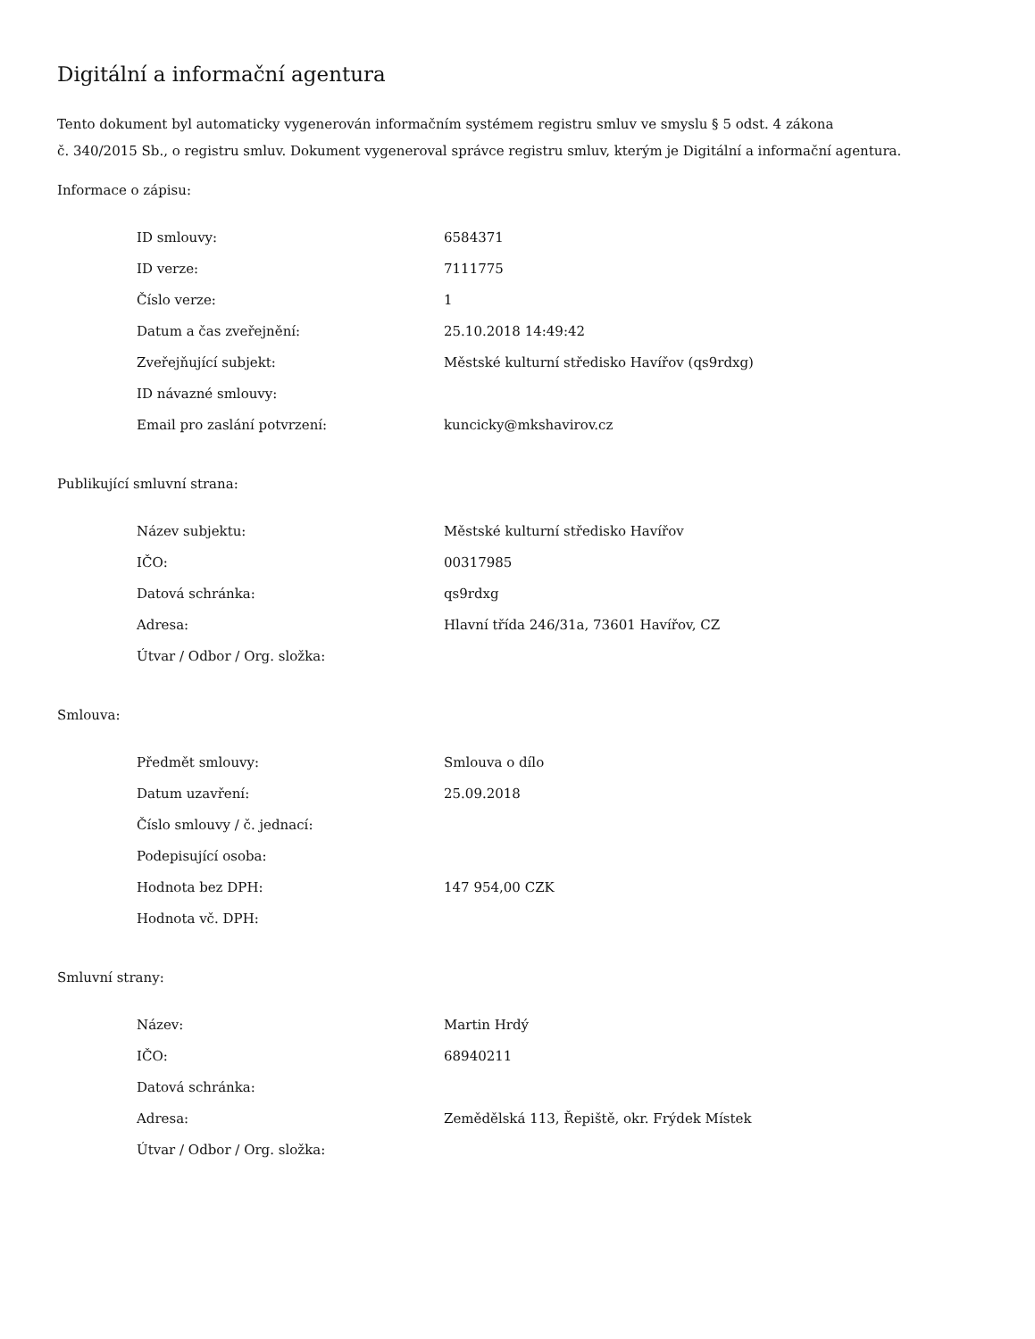Digitální a informační agentura
Tento dokument byl automaticky vygenerován informačním systémem registru smluv ve smyslu § 5 odst. 4 zákona
č. 340/2015 Sb., o registru smluv. Dokument vygeneroval správce registru smluv, kterým je Digitální a informační agentura.
Informace o zápisu:
| ID smlouvy: | 6584371 |
| ID verze: | 7111775 |
| Číslo verze: | 1 |
| Datum a čas zveřejnění: | 25.10.2018 14:49:42 |
| Zveřejňující subjekt: | Městské kulturní středisko Havířov (qs9rdxg) |
| ID návazné smlouvy: | |
| Email pro zaslání potvrzení: | kuncicky@mkshavirov.cz |
Publikující smluvní strana:
| Název subjektu: | Městské kulturní středisko Havířov |
| IČO: | 00317985 |
| Datová schránka: | qs9rdxg |
| Adresa: | Hlavní třída 246/31a, 73601 Havířov, CZ |
| Útvar / Odbor / Org. složka: | |
Smlouva:
| Předmět smlouvy: | Smlouva o dílo |
| Datum uzavření: | 25.09.2018 |
| Číslo smlouvy / č. jednací: | |
| Podepisující osoba: | |
| Hodnota bez DPH: | 147 954,00 CZK |
| Hodnota vč. DPH: | |
Smluvní strany:
| Název: | Martin Hrdý |
| IČO: | 68940211 |
| Datová schránka: | |
| Adresa: | Zemědělská 113, Řepiště, okr. Frýdek Místek |
| Útvar / Odbor / Org. složka: | |